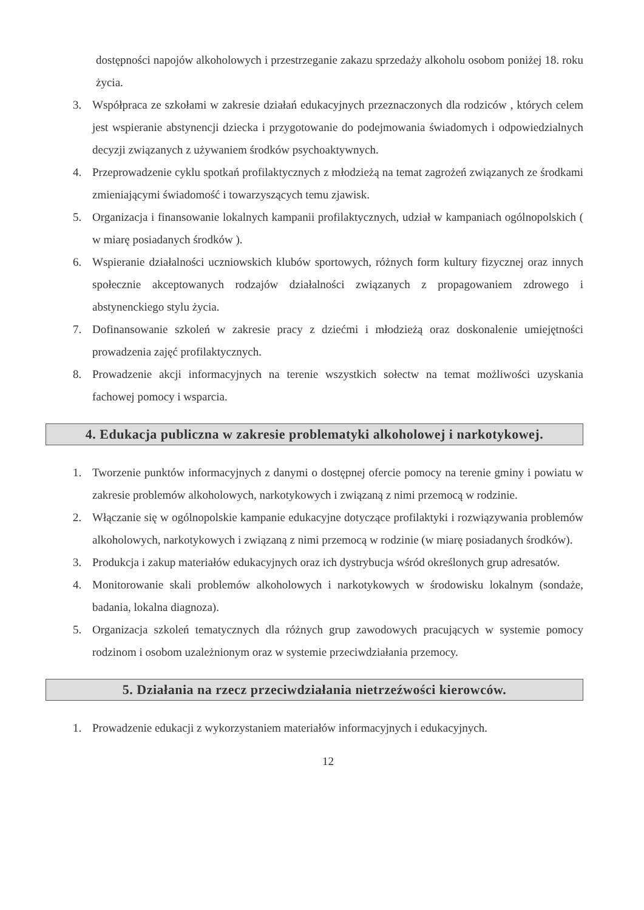dostępności napojów alkoholowych i przestrzeganie zakazu sprzedaży alkoholu osobom poniżej 18. roku życia.
3. Współpraca ze szkołami w zakresie działań edukacyjnych przeznaczonych dla rodziców , których celem jest wspieranie abstynencji dziecka i przygotowanie do podejmowania świadomych i odpowiedzialnych decyzji związanych z używaniem środków psychoaktywnych.
4. Przeprowadzenie cyklu spotkań profilaktycznych z młodzieżą na temat zagrożeń związanych ze środkami zmieniającymi świadomość i towarzyszących temu zjawisk.
5. Organizacja i finansowanie lokalnych kampanii profilaktycznych, udział w kampaniach ogólnopolskich ( w miarę posiadanych środków ).
6. Wspieranie działalności uczniowskich klubów sportowych, różnych form kultury fizycznej oraz innych społecznie akceptowanych rodzajów działalności związanych z propagowaniem zdrowego i abstynenckiego stylu życia.
7. Dofinansowanie szkoleń w zakresie pracy z dziećmi i młodzieżą oraz doskonalenie umiejętności prowadzenia zajęć profilaktycznych.
8. Prowadzenie akcji informacyjnych na terenie wszystkich sołectw na temat możliwości uzyskania fachowej pomocy i wsparcia.
4. Edukacja publiczna w zakresie problematyki alkoholowej i narkotykowej.
1. Tworzenie punktów informacyjnych z danymi o dostępnej ofercie pomocy na terenie gminy i powiatu w zakresie problemów alkoholowych, narkotykowych i związaną z nimi przemocą w rodzinie.
2. Włączanie się w ogólnopolskie kampanie edukacyjne dotyczące profilaktyki i rozwiązywania problemów alkoholowych, narkotykowych i związaną z nimi przemocą w rodzinie (w miarę posiadanych środków).
3. Produkcja i zakup materiałów edukacyjnych oraz ich dystrybucja wśród określonych grup adresatów.
4. Monitorowanie skali problemów alkoholowych i narkotykowych w środowisku lokalnym (sondaże, badania, lokalna diagnoza).
5. Organizacja szkoleń tematycznych dla różnych grup zawodowych pracujących w systemie pomocy rodzinom i osobom uzależnionym oraz w systemie przeciwdziałania przemocy.
5. Działania na rzecz przeciwdziałania nietrzeźwości kierowców.
1. Prowadzenie edukacji z wykorzystaniem materiałów informacyjnych i edukacyjnych.
12